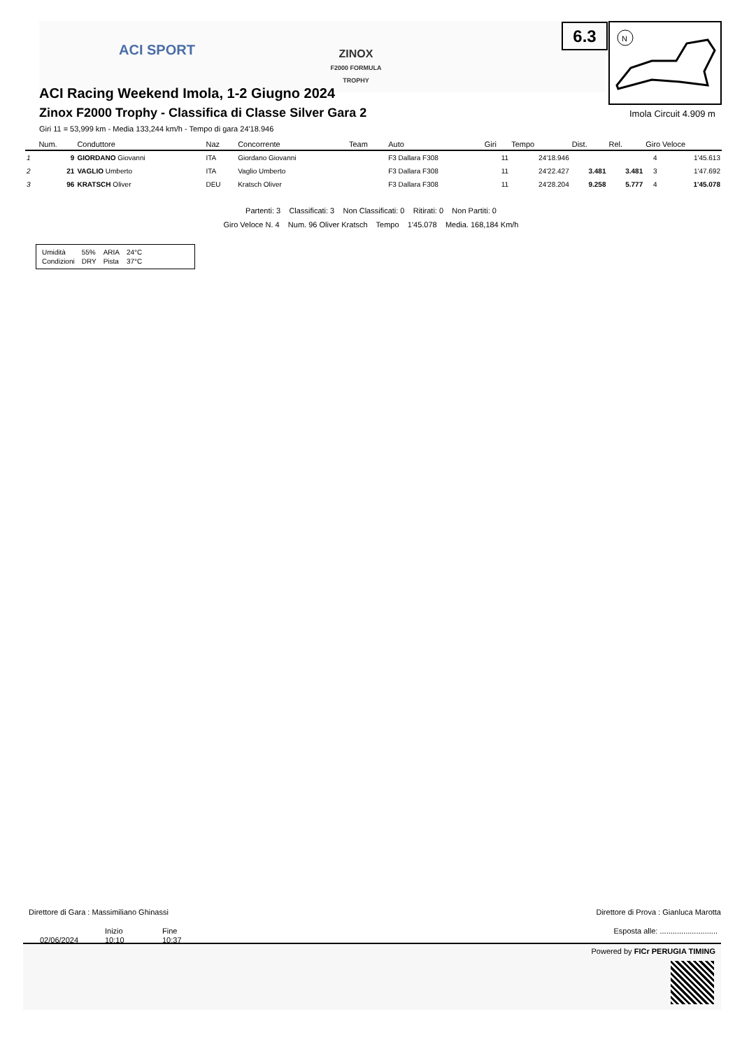ACI SPORT
ZINOX
F2000 FORMULA TROPHY
6.3
N
Imola Circuit 4.909 m
ACI Racing Weekend Imola, 1-2 Giugno 2024
Zinox F2000 Trophy - Classifica di Classe Silver Gara 2
Giri 11 = 53,999 km - Media 133,244 km/h - Tempo di gara 24'18.946
| | Num. | Conduttore | Naz | Concorrente | Team | Auto | Giri | Tempo | Dist. | Rel. | Giro Veloce | |
| --- | --- | --- | --- | --- | --- | --- | --- | --- | --- | --- | --- | --- |
| 1 | 9 | GIORDANO Giovanni | ITA | Giordano Giovanni | | F3 Dallara F308 | 11 | 24'18.946 | | | 4 | 1'45.613 |
| 2 | 21 | VAGLIO Umberto | ITA | Vaglio Umberto | | F3 Dallara F308 | 11 | 24'22.427 | 3.481 | 3.481 | 3 | 1'47.692 |
| 3 | 96 | KRATSCH Oliver | DEU | Kratsch Oliver | | F3 Dallara F308 | 11 | 24'28.204 | 9.258 | 5.777 | 4 | 1'45.078 |
Partenti: 3 Classificati: 3 Non Classificati: 0 Ritirati: 0 Non Partiti: 0
Giro Veloce N. 4 Num. 96 Oliver Kratsch Tempo 1'45.078 Media. 168,184 Km/h
| Umidità | 55% | ARIA | 24°C |
| Condizioni | DRY | Pista | 37°C |
Direttore di Gara : Massimiliano Ghinassi
Direttore di Prova : Gianluca Marotta
Inizio Fine
Esposta alle: ...........................
02/06/2024 10:10 10:37
Powered by FICr PERUGIA TIMING